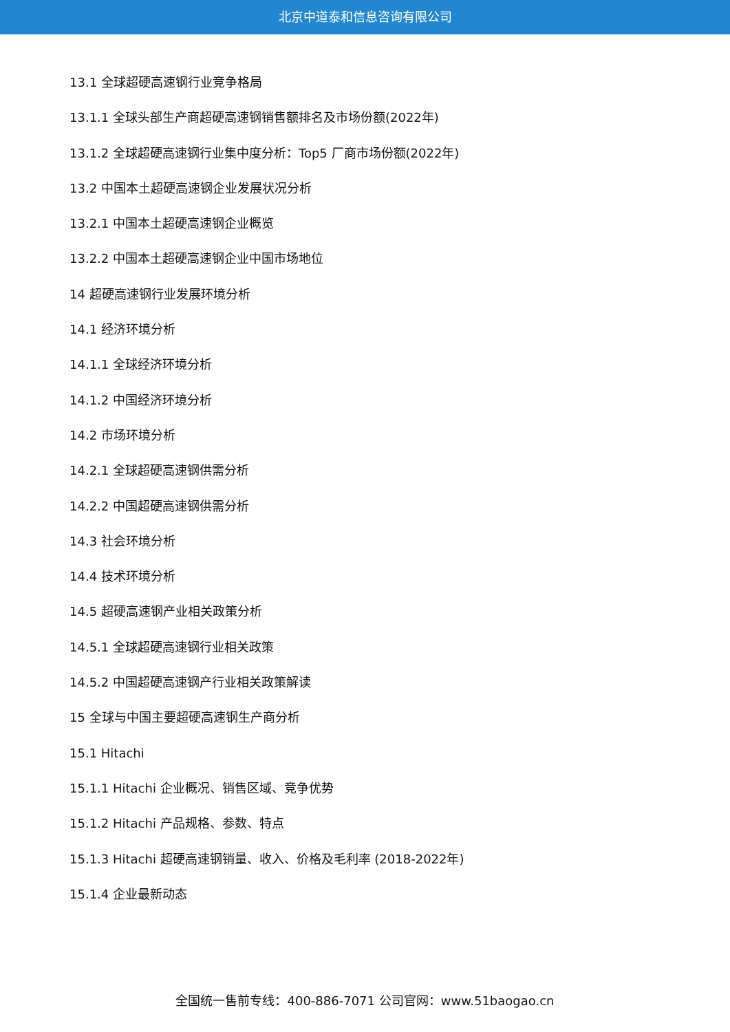北京中道泰和信息咨询有限公司
13.1 全球超硬高速钢行业竞争格局
13.1.1 全球头部生产商超硬高速钢销售额排名及市场份额(2022年)
13.1.2 全球超硬高速钢行业集中度分析：Top5 厂商市场份额(2022年)
13.2 中国本土超硬高速钢企业发展状况分析
13.2.1 中国本土超硬高速钢企业概览
13.2.2 中国本土超硬高速钢企业中国市场地位
14 超硬高速钢行业发展环境分析
14.1 经济环境分析
14.1.1 全球经济环境分析
14.1.2 中国经济环境分析
14.2 市场环境分析
14.2.1 全球超硬高速钢供需分析
14.2.2 中国超硬高速钢供需分析
14.3 社会环境分析
14.4 技术环境分析
14.5 超硬高速钢产业相关政策分析
14.5.1 全球超硬高速钢行业相关政策
14.5.2 中国超硬高速钢产行业相关政策解读
15 全球与中国主要超硬高速钢生产商分析
15.1 Hitachi
15.1.1 Hitachi 企业概况、销售区域、竞争优势
15.1.2 Hitachi 产品规格、参数、特点
15.1.3 Hitachi 超硬高速钢销量、收入、价格及毛利率 (2018-2022年)
15.1.4 企业最新动态
全国统一售前专线：400-886-7071 公司官网：www.51baogao.cn